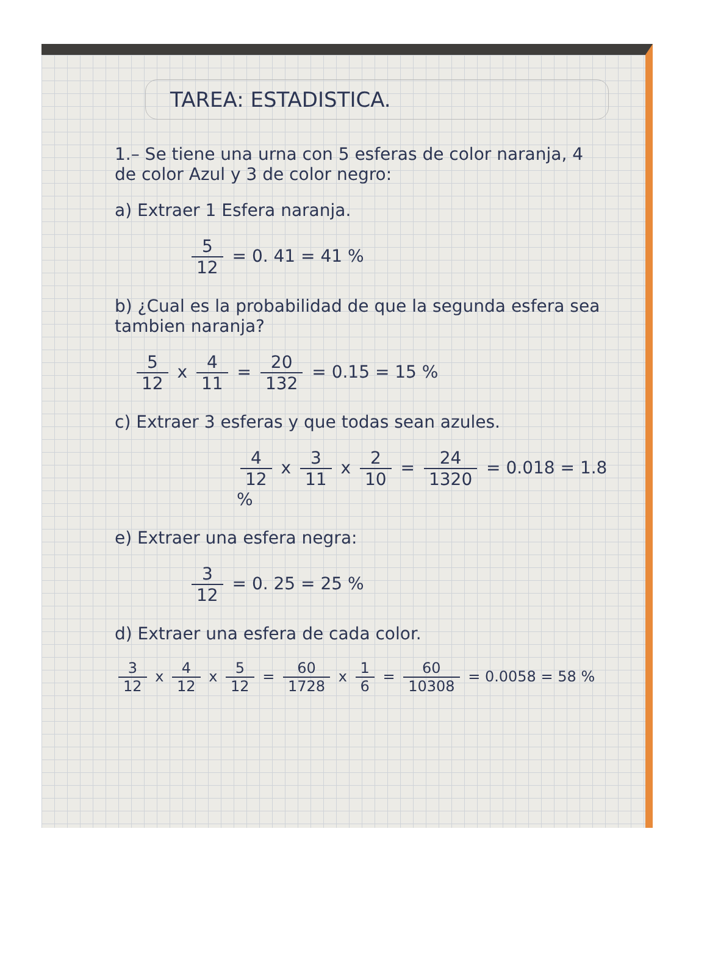TAREA: ESTADISTICA.
1.– Se tiene una urna con 5 esferas de color naranja, 4 de color Azul y 3 de color negro:
a) Extraer 1 Esfera naranja.
5 12 = 0. 41 = 41 %
b) ¿Cual es la probabilidad de que la segunda esfera sea tambien naranja?
5 12 x 4 11 = 20 132 = 0.15 = 15 %
c) Extraer 3 esferas y que todas sean azules.
4 12 x 3 11 x 2 10 = 24 1320 = 0.018 = 1.8 %
e) Extraer una esfera negra:
3 12 = 0. 25 = 25 %
d) Extraer una esfera de cada color.
3 12 x 4 12 x 5 12 = 60 1728 x 1 6 = 60 10308 = 0.0058 = 58 %